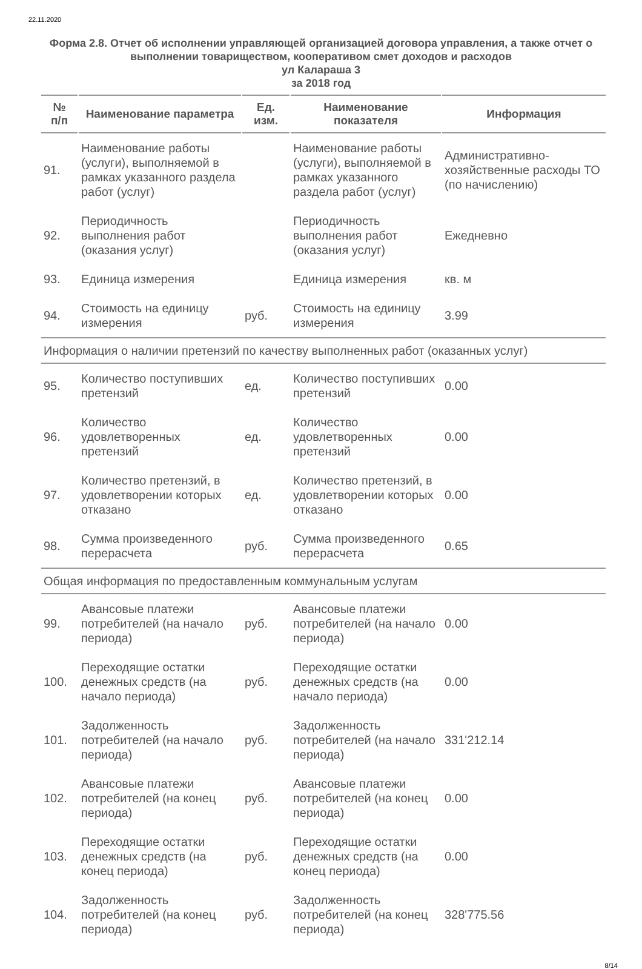22.11.2020
Форма 2.8. Отчет об исполнении управляющей организацией договора управления, а также отчет о выполнении товариществом, кооперативом смет доходов и расходов
ул Калараша 3
за 2018 год
| № п/п | Наименование параметра | Ед. изм. | Наименование показателя | Информация |
| --- | --- | --- | --- | --- |
| 91. | Наименование работы (услуги), выполняемой в рамках указанного раздела работ (услуг) | | Наименование работы (услуги), выполняемой в рамках указанного раздела работ (услуг) | Административно-хозяйственные расходы ТО (по начислению) |
| 92. | Периодичность выполнения работ (оказания услуг) | | Периодичность выполнения работ (оказания услуг) | Ежедневно |
| 93. | Единица измерения | | Единица измерения | кв. м |
| 94. | Стоимость на единицу измерения | руб. | Стоимость на единицу измерения | 3.99 |
| Информация о наличии претензий по качеству выполненных работ (оказанных услуг) | | | | |
| 95. | Количество поступивших претензий | ед. | Количество поступивших претензий | 0.00 |
| 96. | Количество удовлетворенных претензий | ед. | Количество удовлетворенных претензий | 0.00 |
| 97. | Количество претензий, в удовлетворении которых отказано | ед. | Количество претензий, в удовлетворении которых отказано | 0.00 |
| 98. | Сумма произведенного перерасчета | руб. | Сумма произведенного перерасчета | 0.65 |
| Общая информация по предоставленным коммунальным услугам | | | | |
| 99. | Авансовые платежи потребителей (на начало периода) | руб. | Авансовые платежи потребителей (на начало периода) | 0.00 |
| 100. | Переходящие остатки денежных средств (на начало периода) | руб. | Переходящие остатки денежных средств (на начало периода) | 0.00 |
| 101. | Задолженность потребителей (на начало периода) | руб. | Задолженность потребителей (на начало периода) | 331'212.14 |
| 102. | Авансовые платежи потребителей (на конец периода) | руб. | Авансовые платежи потребителей (на конец периода) | 0.00 |
| 103. | Переходящие остатки денежных средств (на конец периода) | руб. | Переходящие остатки денежных средств (на конец периода) | 0.00 |
| 104. | Задолженность потребителей (на конец периода) | руб. | Задолженность потребителей (на конец периода) | 328'775.56 |
8/14